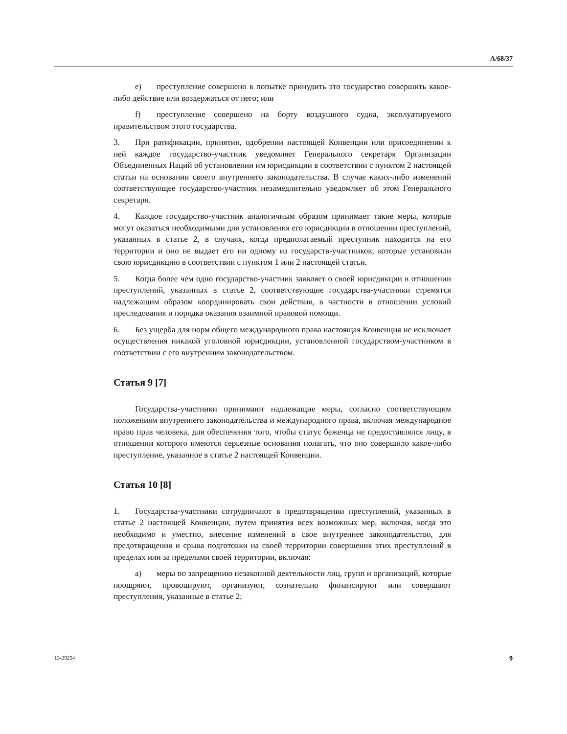A/68/37
e) преступление совершено в попытке принудить это государство совершить какое-либо действие или воздержаться от него; или
f) преступление совершено на борту воздушного судна, эксплуатируемого правительством этого государства.
3. При ратификации, принятии, одобрении настоящей Конвенции или присоединении к ней каждое государство-участник уведомляет Генерального секретаря Организации Объединенных Наций об установлении им юрисдикции в соответствии с пунктом 2 настоящей статьи на основании своего внутреннего законодательства. В случае каких-либо изменений соответствующее государство-участник незамедлительно уведомляет об этом Генерального секретаря.
4. Каждое государство-участник аналогичным образом принимает такие меры, которые могут оказаться необходимыми для установления его юрисдикции в отношении преступлений, указанных в статье 2, в случаях, когда предполагаемый преступник находится на его территории и оно не выдает его ни одному из государств-участников, которые установили свою юрисдикцию в соответствии с пунктом 1 или 2 настоящей статьи.
5. Когда более чем одно государство-участник заявляет о своей юрисдикции в отношении преступлений, указанных в статье 2, соответствующие государства-участники стремятся надлежащим образом координировать свои действия, в частности в отношении условий преследования и порядка оказания взаимной правовой помощи.
6. Без ущерба для норм общего международного права настоящая Конвенция не исключает осуществления никакой уголовной юрисдикции, установленной государством-участником в соответствии с его внутренним законодательством.
Статья 9 [7]
Государства-участники принимают надлежащие меры, согласно соответствующим положениям внутреннего законодательства и международного права, включая международное право прав человека, для обеспечения того, чтобы статус беженца не предоставлялся лицу, в отношении которого имеются серьезные основания полагать, что оно совершило какое-либо преступление, указанное в статье 2 настоящей Конвенции.
Статья 10 [8]
1. Государства-участники сотрудничают в предотвращении преступлений, указанных в статье 2 настоящей Конвенции, путем принятия всех возможных мер, включая, когда это необходимо и уместно, внесение изменений в свое внутреннее законодательство, для предотвращения и срыва подготовки на своей территории совершения этих преступлений в пределах или за пределами своей территории, включая:
a) меры по запрещению незаконной деятельности лиц, групп и организаций, которые поощряют, провоцируют, организуют, сознательно финансируют или совершают преступления, указанные в статье 2;
13-29254 9